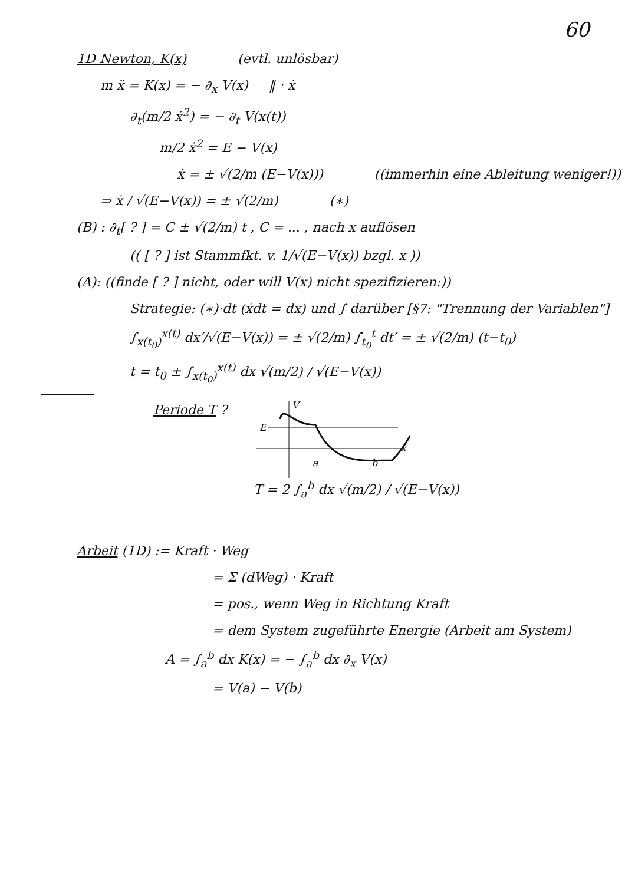60
1D Newton, K(x) (evtl. unlösbar)
m ẍ = K(x) = − ∂<sub>x</sub> V(x) ‖ · ẋ
∂<sub>t</sub>(m/2 ẋ<sup>2</sup>) = − ∂<sub>t</sub> V(x(t))
m/2 ẋ<sup>2</sup> = E − V(x)
ẋ = ± √(2/m (E−V(x))) ((immerhin eine Ableitung weniger!))
⇒ ẋ / √(E−V(x)) = ± √(2/m) (∗)
(B) : ∂<sub>t</sub>[ ? ] = C ± √(2/m) t , C = ... , nach x auflösen
(( [ ? ] ist Stammfkt. v. 1/√(E−V(x)) bzgl. x ))
(A): ((finde [ ? ] nicht, oder will V(x) nicht spezifizieren:))
Strategie: (∗)·dt (ẋdt = dx) und ∫ darüber [§7: "Trennung der Variablen"]
∫<sub>x(t<sub>0</sub>)</sub><sup>x(t)</sup> dx′/√(E−V(x)) = ± √(2/m) ∫<sub>t<sub>0</sub></sub><sup>t</sup> dt′ = ± √(2/m) (t−t<sub>0</sub>)
t = t<sub>0</sub> ± ∫<sub>x(t<sub>0</sub>)</sub><sup>x(t)</sup> dx √(m/2) / √(E−V(x))
Periode T ?
E
V
x
a
b
T = 2 ∫<sub>a</sub><sup>b</sup> dx √(m/2) / √(E−V(x))
Arbeit (1D) := Kraft · Weg
= Σ (dWeg) · Kraft
= pos., wenn Weg in Richtung Kraft
= dem System zugeführte Energie (Arbeit am System)
A = ∫<sub>a</sub><sup>b</sup> dx K(x) = − ∫<sub>a</sub><sup>b</sup> dx ∂<sub>x</sub> V(x)
= V(a) − V(b)